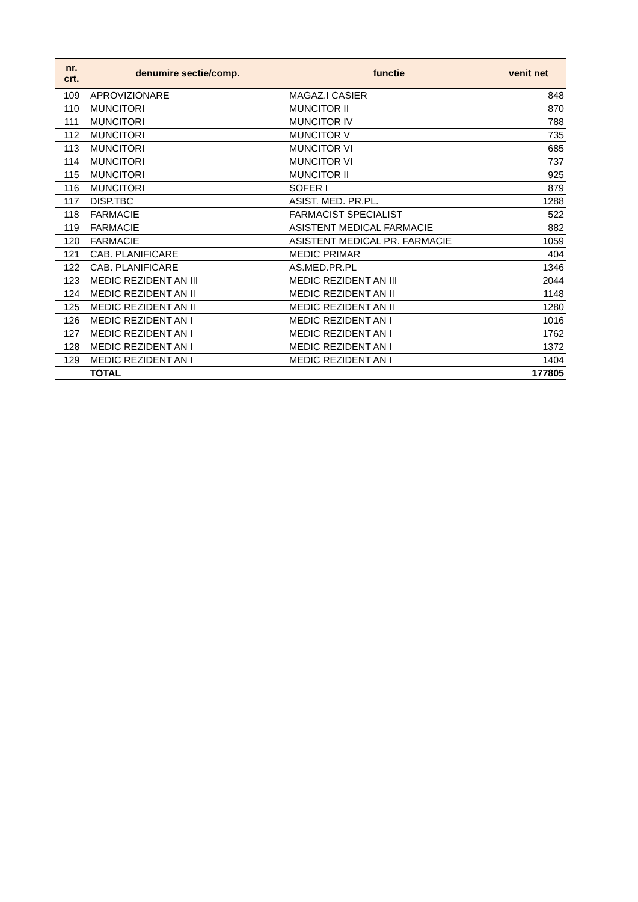| nr. crt. | denumire sectie/comp. | functie | venit net |
| --- | --- | --- | --- |
| 109 | APROVIZIONARE | MAGAZ.I CASIER | 848 |
| 110 | MUNCITORI | MUNCITOR II | 870 |
| 111 | MUNCITORI | MUNCITOR IV | 788 |
| 112 | MUNCITORI | MUNCITOR V | 735 |
| 113 | MUNCITORI | MUNCITOR VI | 685 |
| 114 | MUNCITORI | MUNCITOR VI | 737 |
| 115 | MUNCITORI | MUNCITOR II | 925 |
| 116 | MUNCITORI | SOFER I | 879 |
| 117 | DISP.TBC | ASIST. MED. PR.PL. | 1288 |
| 118 | FARMACIE | FARMACIST SPECIALIST | 522 |
| 119 | FARMACIE | ASISTENT MEDICAL FARMACIE | 882 |
| 120 | FARMACIE | ASISTENT MEDICAL PR. FARMACIE | 1059 |
| 121 | CAB. PLANIFICARE | MEDIC PRIMAR | 404 |
| 122 | CAB. PLANIFICARE | AS.MED.PR.PL | 1346 |
| 123 | MEDIC REZIDENT AN III | MEDIC REZIDENT AN III | 2044 |
| 124 | MEDIC REZIDENT AN II | MEDIC REZIDENT AN II | 1148 |
| 125 | MEDIC REZIDENT AN II | MEDIC REZIDENT AN II | 1280 |
| 126 | MEDIC REZIDENT AN I | MEDIC REZIDENT AN I | 1016 |
| 127 | MEDIC REZIDENT AN I | MEDIC REZIDENT AN I | 1762 |
| 128 | MEDIC REZIDENT AN I | MEDIC REZIDENT AN I | 1372 |
| 129 | MEDIC REZIDENT AN I | MEDIC REZIDENT AN I | 1404 |
| | TOTAL | | 177805 |